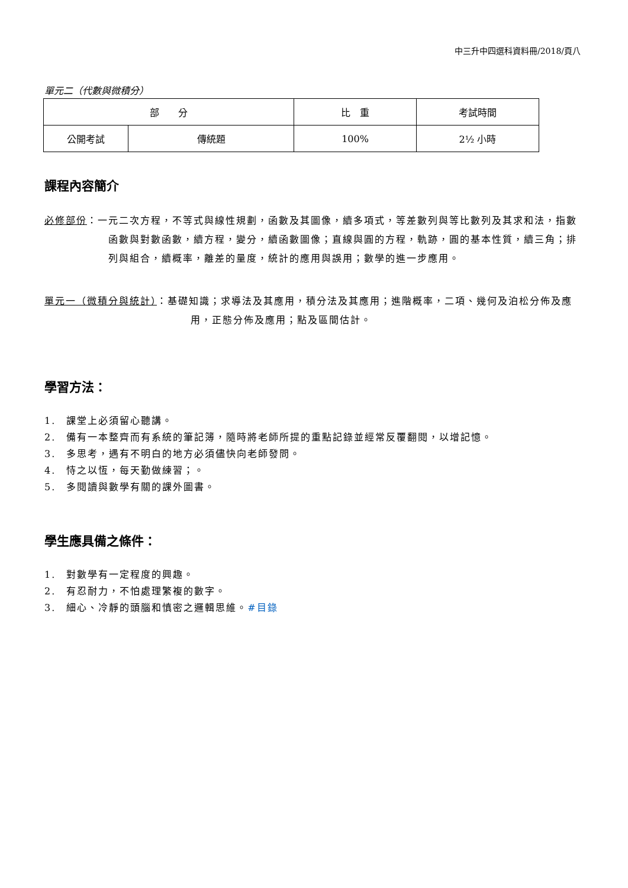中三升中四選科資料冊/2018/頁八
單元二（代數與微積分）
| 部 分 | | 比 重 | 考試時間 |
| --- | --- | --- | --- |
| 公開考試 | 傳統題 | 100% | 2½ 小時 |
課程內容簡介
必修部份：一元二次方程，不等式與線性規劃，函數及其圖像，續多項式，等差數列與等比數列及其求和法，指數函數與對數函數，續方程，變分，續函數圖像；直線與圓的方程，軌跡，圓的基本性質，續三角；排列與組合，續概率，離差的量度，統計的應用與誤用；數學的進一步應用。
單元一（微積分與統計）：基礎知識；求導法及其應用，積分法及其應用；進階概率，二項、幾何及泊松分佈及應用，正態分佈及應用；點及區間估計。
學習方法：
1.　課堂上必須留心聽講。
2.　備有一本整齊而有系統的筆記簿，隨時將老師所提的重點記錄並經常反覆翻閱，以增記憶。
3.　多思考，遇有不明白的地方必須儘快向老師發問。
4.　恃之以恆，每天勤做練習；。
5.　多閱讀與數學有關的課外圖書。
學生應具備之條件：
1.　對數學有一定程度的興趣。
2.　有忍耐力，不怕處理繁複的數字。
3.　細心、冷靜的頭腦和慎密之邏輯思維。#目錄